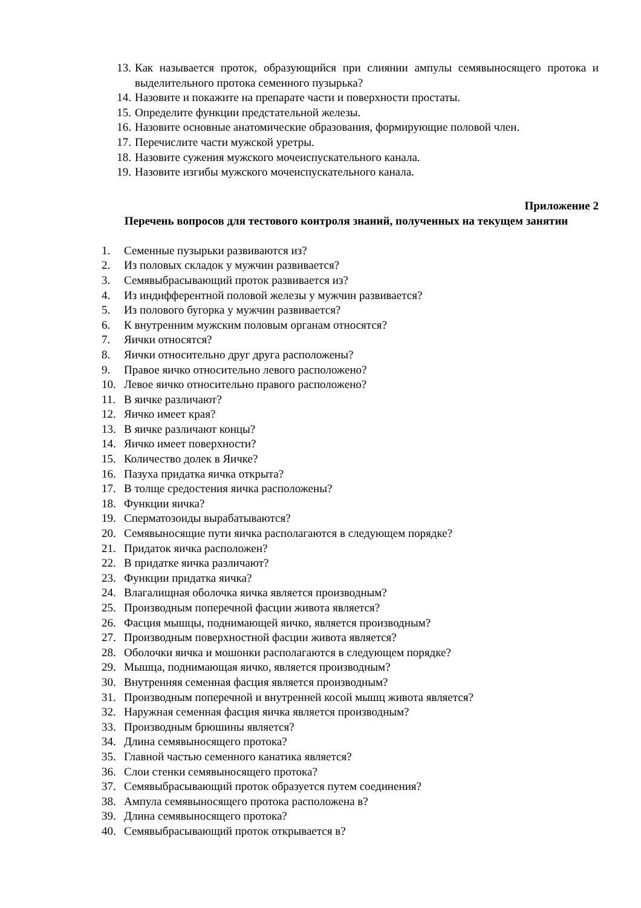13. Как называется проток, образующийся при слиянии ампулы семявыносящего протока и выделительного протока семенного пузырька?
14. Назовите и покажите на препарате части и поверхности простаты.
15. Определите функции предстательной железы.
16. Назовите основные анатомические образования, формирующие половой член.
17. Перечислите части мужской уретры.
18. Назовите сужения мужского мочеиспускательного канала.
19. Назовите изгибы мужского мочеиспускательного канала.
Приложение 2
Перечень вопросов для тестового контроля знаний, полученных на текущем занятии
1. Семенные пузырьки развиваются из?
2. Из половых складок у мужчин развивается?
3. Семявыбрасывающий проток развивается из?
4. Из индифферентной половой железы у мужчин развивается?
5. Из полового бугорка у мужчин развивается?
6. К внутренним мужским половым органам относятся?
7. Яички относятся?
8. Яички относительно друг друга расположены?
9. Правое яичко относительно левого расположено?
10. Левое яичко относительно правого расположено?
11. В яичке различают?
12. Яичко имеет края?
13. В яичке различают концы?
14. Яичко имеет поверхности?
15. Количество долек в Яичке?
16. Пазуха придатка яичка открыта?
17. В толще средостения яичка расположены?
18. Функции яичка?
19. Сперматозоиды вырабатываются?
20. Семявыносящие пути яичка располагаются в следующем порядке?
21. Придаток яичка расположен?
22. В придатке яичка различают?
23. Функции придатка яичка?
24. Влагалищная оболочка яичка является производным?
25. Производным поперечной фасции живота является?
26. Фасция мышцы, поднимающей яичко, является производным?
27. Производным поверхностной фасции живота является?
28. Оболочки яичка и мошонки располагаются в следующем порядке?
29. Мышца, поднимающая яичко, является производным?
30. Внутренняя семенная фасция является производным?
31. Производным поперечной и внутренней косой мышц живота является?
32. Наружная семенная фасция яичка является производным?
33. Производным брюшины является?
34. Длина семявыносящего протока?
35. Главной частью семенного канатика является?
36. Слои стенки семявыносящего протока?
37. Семявыбрасывающий проток образуется путем соединения?
38. Ампула семявыносящего протока расположена в?
39. Длина семявыносящего протока?
40. Семявыбрасывающий проток открывается в?